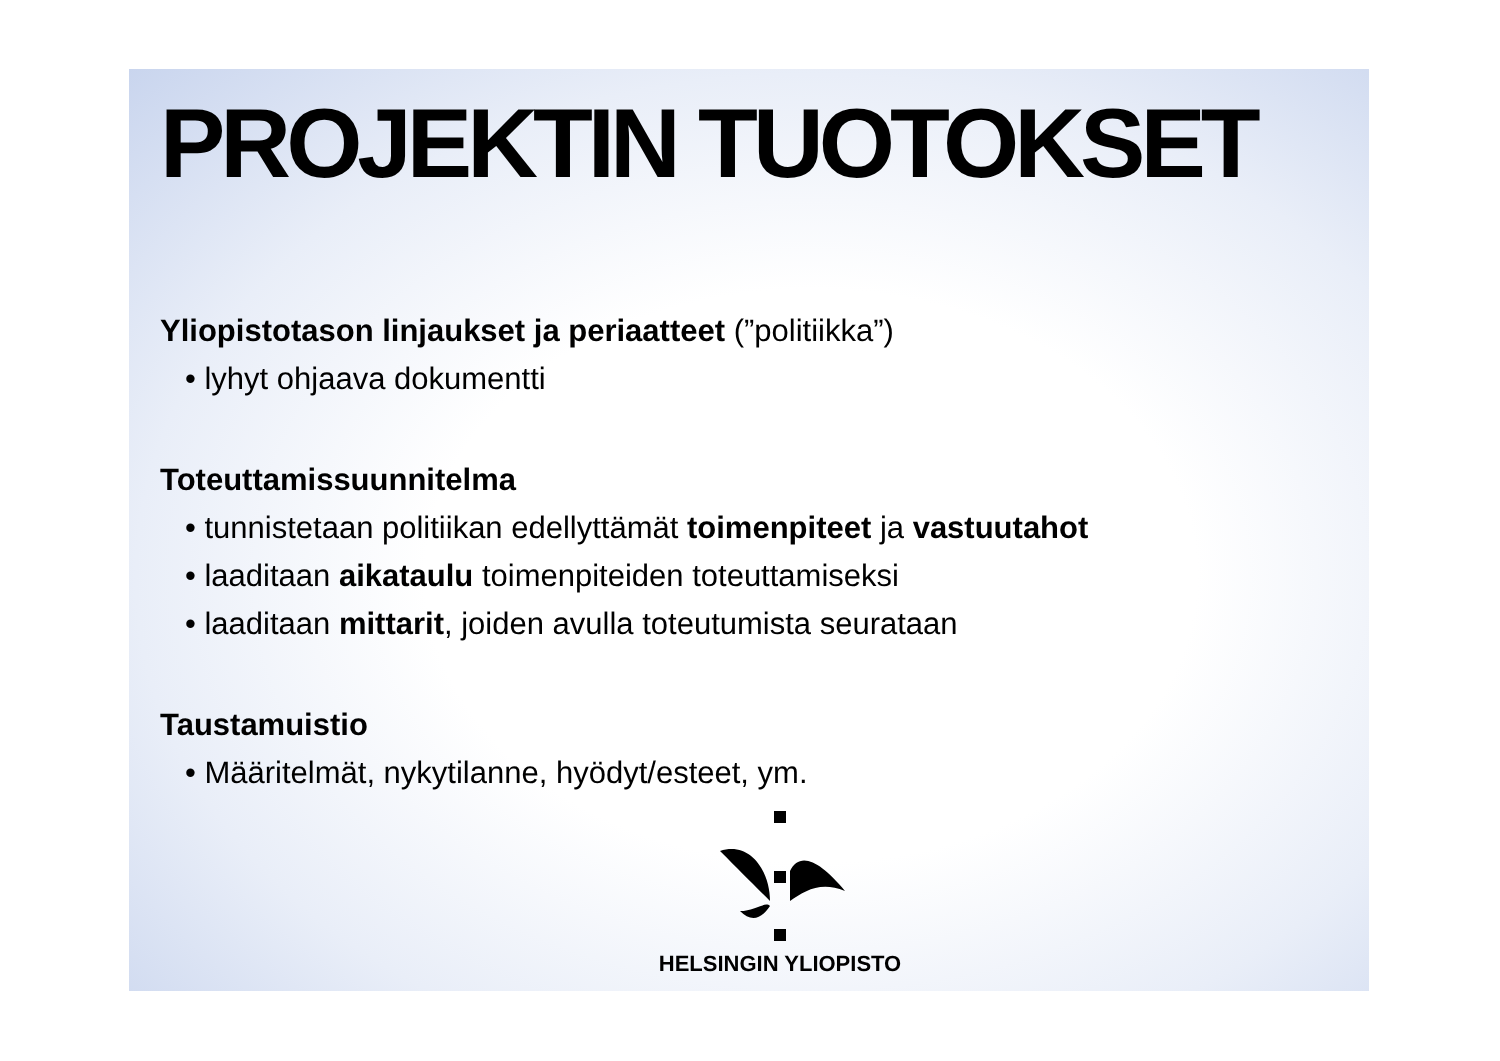PROJEKTIN TUOTOKSET
Yliopistotason linjaukset ja periaatteet (”politiikka”)
• lyhyt ohjaava dokumentti
Toteuttamissuunnitelma
• tunnistetaan politiikan edellyttämät toimenpiteet ja vastuutahot
• laaditaan aikataulu toimenpiteiden toteuttamiseksi
• laaditaan mittarit, joiden avulla toteutumista seurataan
Taustamuistio
• Määritelmät, nykytilanne, hyödyt/esteet, ym.
HELSINGIN YLIOPISTO